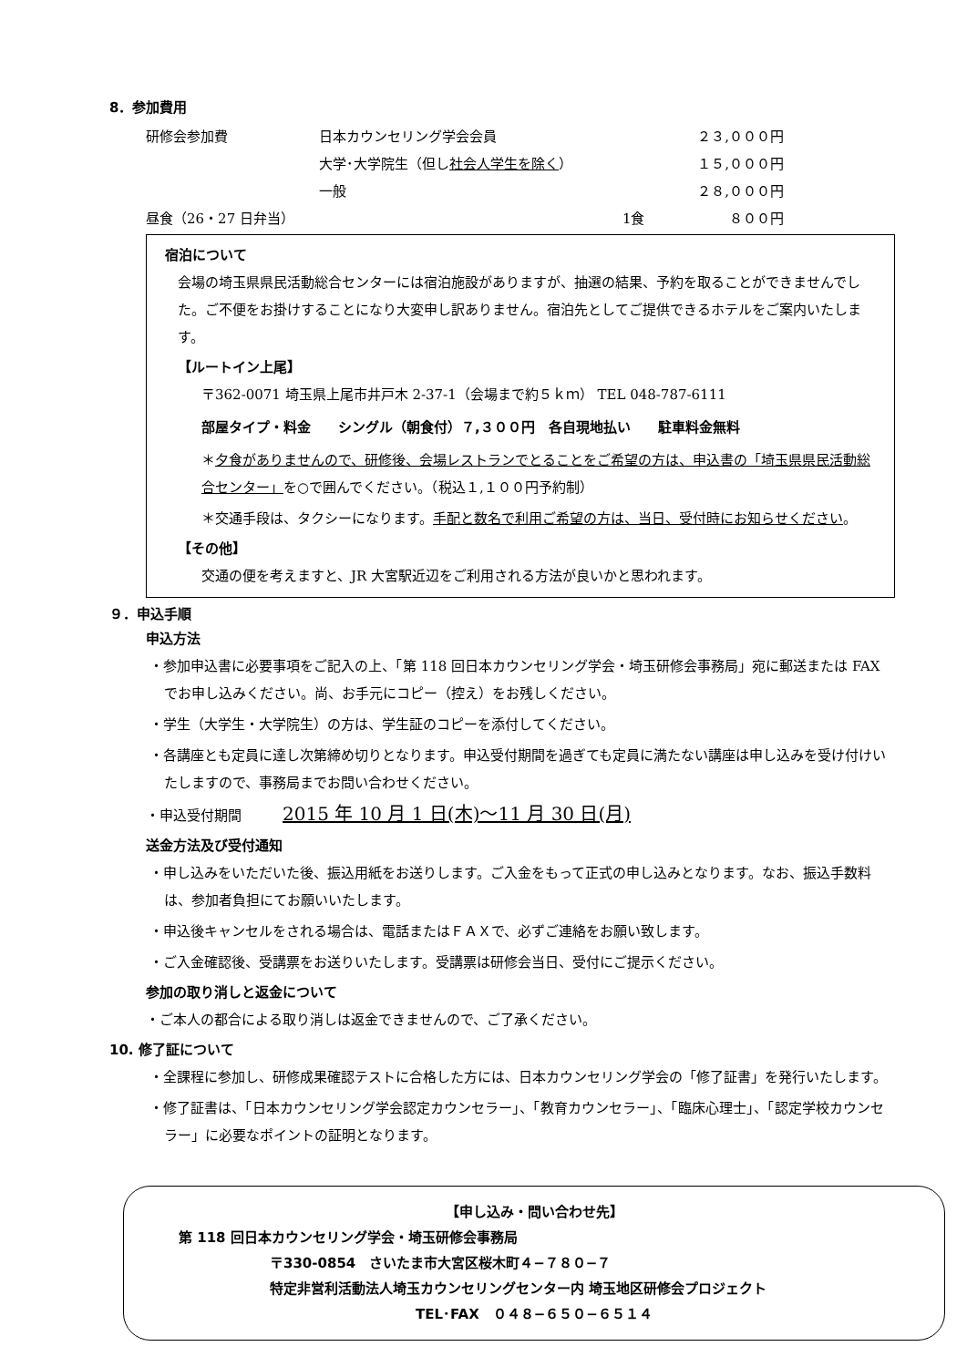8．参加費用
| 研修会参加費 | 日本カウンセリング学会会員 | ２３,０００円 |
| | 大学･大学院生（但し 社会人学生を除く ） | １５,０００円 |
| | 一般 | ２８,０００円 |
| 昼食（26・27 日弁当） 1食 | | ８００円 |
宿泊について
会場の埼玉県県民活動総合センターには宿泊施設がありますが、抽選の結果、予約を取ることができませんでした。ご不便をお掛けすることになり大変申し訳ありません。宿泊先としてご提供できるホテルをご案内いたします。
【ルートイン上尾】
〒362-0071 埼玉県上尾市井戸木 2-37-1（会場まで約５ｋｍ） TEL 048-787-6111
部屋タイプ・料金　　シングル（朝食付）７,３００円　各自現地払い　　駐車料金無料
＊夕食がありませんので、研修後、会場レストランでとることをご希望の方は、申込書の「埼玉県県民活動総合センター」を○で囲んでください。（税込１,１００円予約制）
＊交通手段は、タクシーになります。手配と数名で利用ご希望の方は、当日、受付時にお知らせください。
【その他】
交通の便を考えますと、JR 大宮駅近辺をご利用される方法が良いかと思われます。
９．申込手順
申込方法
・参加申込書に必要事項をご記入の上、「第 118 回日本カウンセリング学会・埼玉研修会事務局」宛に郵送または FAX でお申し込みください。尚、お手元にコピー（控え）をお残しください。
・学生（大学生・大学院生）の方は、学生証のコピーを添付してください。
・各講座とも定員に達し次第締め切りとなります。申込受付期間を過ぎても定員に満たない講座は申し込みを受け付けいたしますので、事務局までお問い合わせください。
・申込受付期間　　　2015 年 10 月 1 日(木)～11 月 30 日(月)
送金方法及び受付通知
・申し込みをいただいた後、振込用紙をお送りします。ご入金をもって正式の申し込みとなります。なお、振込手数料は、参加者負担にてお願いいたします。
・申込後キャンセルをされる場合は、電話またはＦＡＸで、必ずご連絡をお願い致します。
・ご入金確認後、受講票をお送りいたします。受講票は研修会当日、受付にご提示ください。
参加の取り消しと返金について
・ご本人の都合による取り消しは返金できませんので、ご了承ください。
10. 修了証について
・全課程に参加し、研修成果確認テストに合格した方には、日本カウンセリング学会の「修了証書」を発行いたします。
・修了証書は、「日本カウンセリング学会認定カウンセラー」、「教育カウンセラー」、「臨床心理士」、「認定学校カウンセラー」に必要なポイントの証明となります。
【申し込み・問い合わせ先】
第 118 回日本カウンセリング学会・埼玉研修会事務局
〒330-0854　さいたま市大宮区桜木町４−７８０−７
特定非営利活動法人埼玉カウンセリングセンター内 埼玉地区研修会プロジェクト
TEL･FAX　０４８−６５０−６５１４